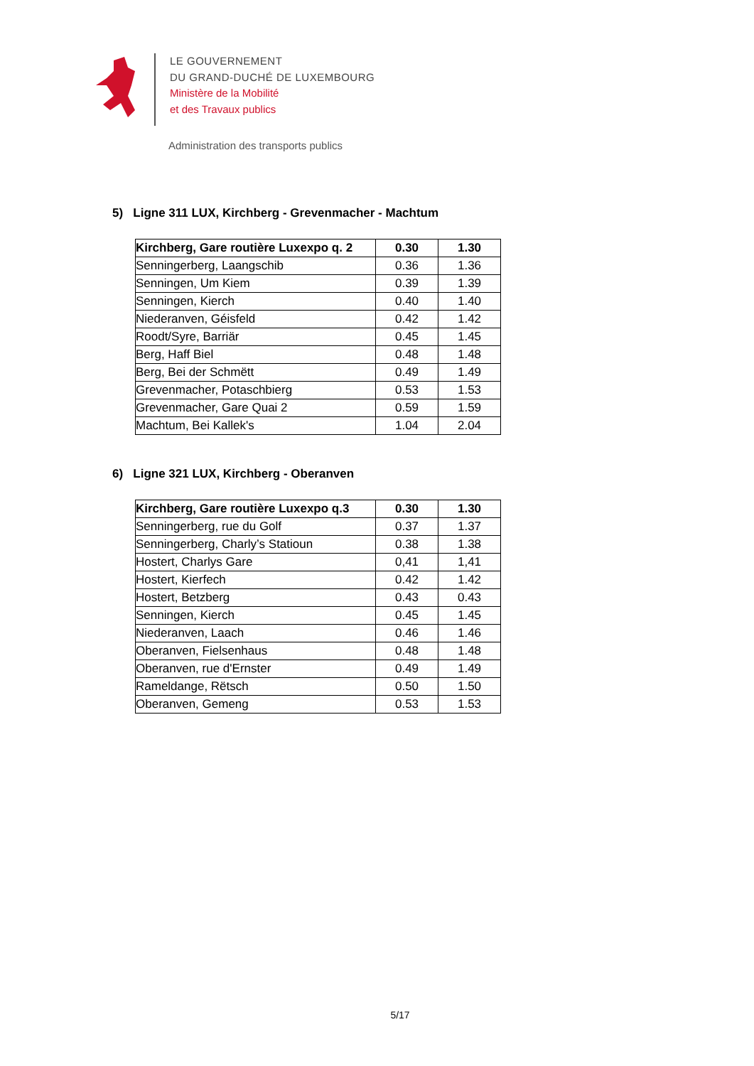LE GOUVERNEMENT
DU GRAND-DUCHÉ DE LUXEMBOURG
Ministère de la Mobilité
et des Travaux publics
Administration des transports publics
5) Ligne 311 LUX, Kirchberg - Grevenmacher - Machtum
| Kirchberg, Gare routière Luxexpo q. 2 | 0.30 | 1.30 |
| Senningerberg, Laangschib | 0.36 | 1.36 |
| Senningen, Um Kiem | 0.39 | 1.39 |
| Senningen, Kierch | 0.40 | 1.40 |
| Niederanven, Géisfeld | 0.42 | 1.42 |
| Roodt/Syre, Barriär | 0.45 | 1.45 |
| Berg, Haff Biel | 0.48 | 1.48 |
| Berg, Bei der Schmëtt | 0.49 | 1.49 |
| Grevenmacher, Potaschbierg | 0.53 | 1.53 |
| Grevenmacher, Gare Quai 2 | 0.59 | 1.59 |
| Machtum, Bei Kallek's | 1.04 | 2.04 |
6) Ligne 321 LUX, Kirchberg - Oberanven
| Kirchberg, Gare routière Luxexpo q.3 | 0.30 | 1.30 |
| Senningerberg, rue du Golf | 0.37 | 1.37 |
| Senningerberg, Charly’s Statioun | 0.38 | 1.38 |
| Hostert, Charlys Gare | 0,41 | 1,41 |
| Hostert, Kierfech | 0.42 | 1.42 |
| Hostert, Betzberg | 0.43 | 0.43 |
| Senningen, Kierch | 0.45 | 1.45 |
| Niederanven, Laach | 0.46 | 1.46 |
| Oberanven, Fielsenhaus | 0.48 | 1.48 |
| Oberanven, rue d'Ernster | 0.49 | 1.49 |
| Rameldange, Rëtsch | 0.50 | 1.50 |
| Oberanven, Gemeng | 0.53 | 1.53 |
5/17